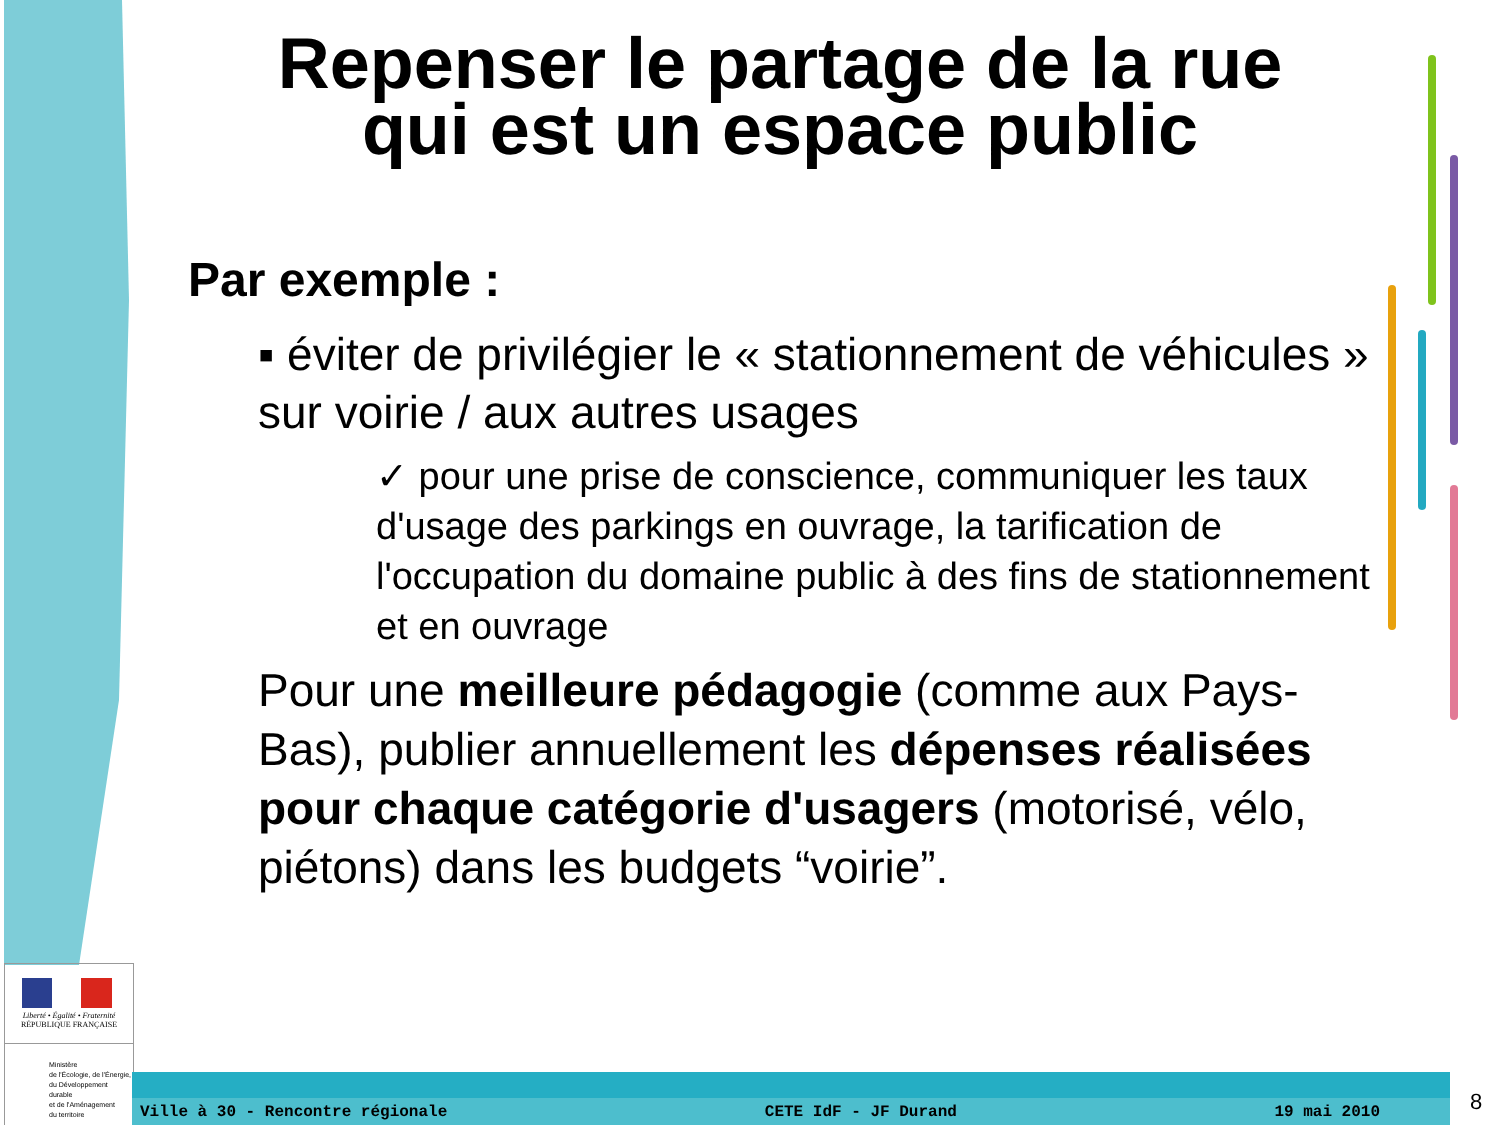Repenser le partage de la rue
qui est un espace public
Par exemple :
▪ éviter de privilégier le « stationnement de véhicules » sur voirie / aux autres usages
✓ pour une prise de conscience, communiquer les taux d'usage des parkings en ouvrage, la tarification de l'occupation du domaine public à des fins de stationnement et en ouvrage
Pour une meilleure pédagogie (comme aux Pays-Bas), publier annuellement les dépenses réalisées pour chaque catégorie d'usagers (motorisé, vélo, piétons) dans les budgets “voirie”.
Liberté • Égalité • Fraternité
RÉPUBLIQUE FRANÇAISE
Ministère
de l'Écologie, de l'Énergie,
du Développement durable
et de l'Aménagement
du territoire
Ville à 30 - Rencontre régionale CETE IdF - JF Durand 19 mai 2010 8